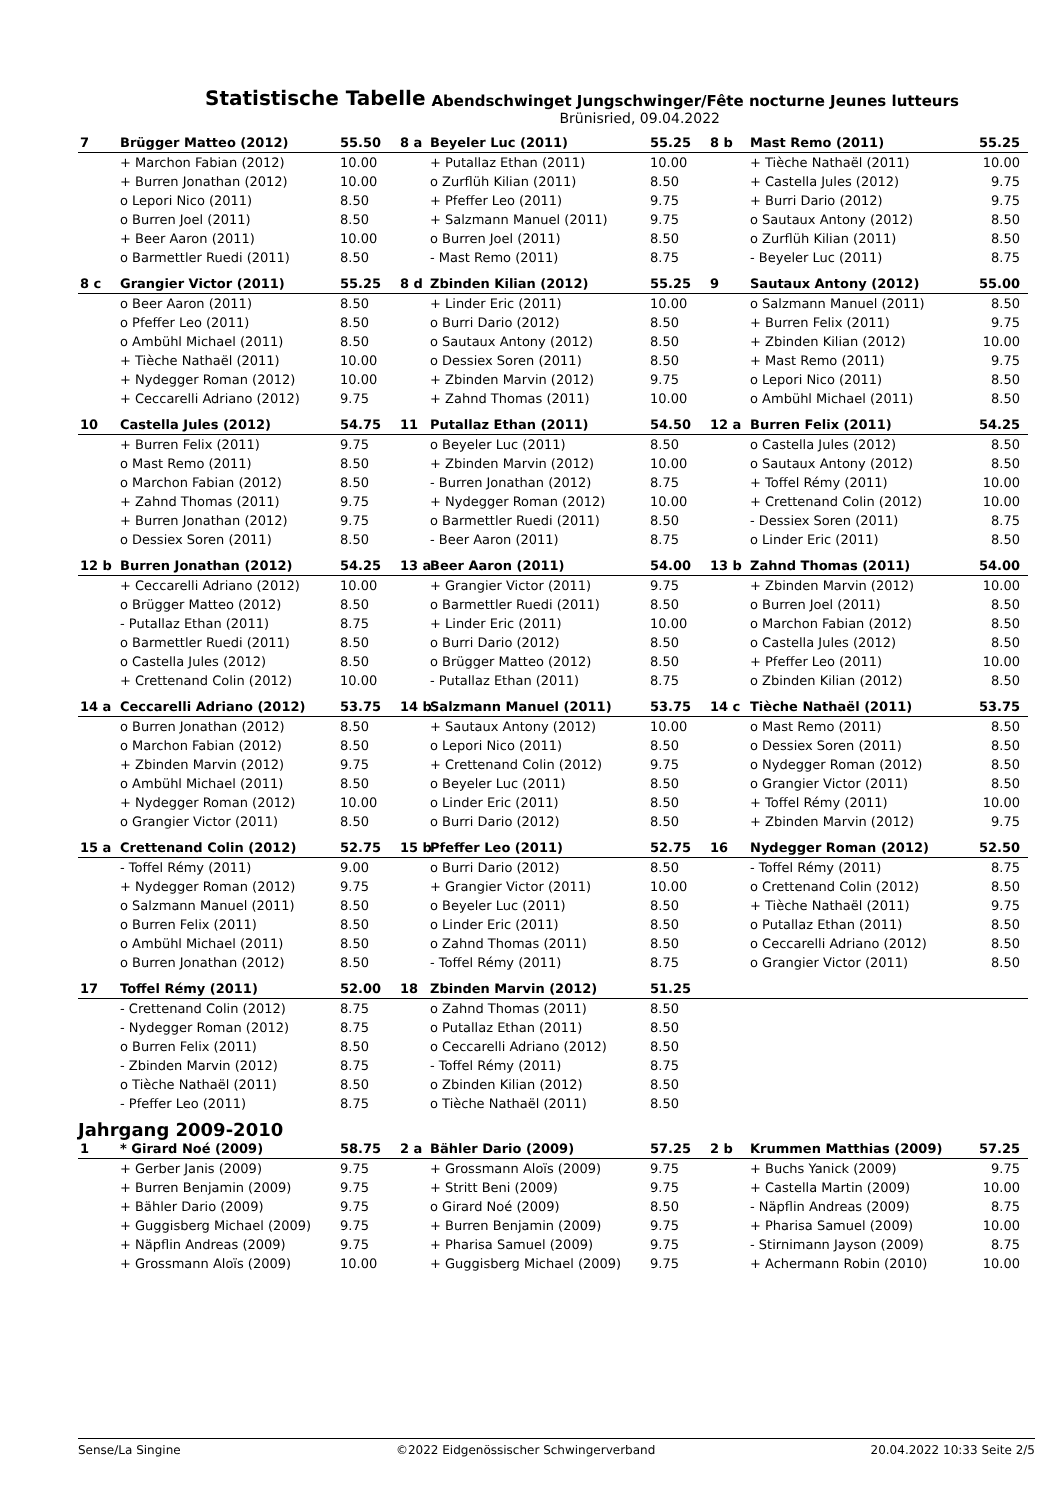Statistische Tabelle Abendschwinget Jungschwinger/Fête nocturne Jeunes lutteurs
Brünisried, 09.04.2022
| 7 | Brügger Matteo (2012) | 55.50 | 8 a | Beyeler Luc (2011) | 55.25 | 8 b | Mast Remo (2011) | 55.25 |
| | + Marchon Fabian (2012) | 10.00 | | + Putallaz Ethan (2011) | 10.00 | | + Tièche Nathaël (2011) | 10.00 |
| | + Burren Jonathan (2012) | 10.00 | | o Zurflüh Kilian (2011) | 8.50 | | + Castella Jules (2012) | 9.75 |
| | o Lepori Nico (2011) | 8.50 | | + Pfeffer Leo (2011) | 9.75 | | + Burri Dario (2012) | 9.75 |
| | o Burren Joel (2011) | 8.50 | | + Salzmann Manuel (2011) | 9.75 | | o Sautaux Antony (2012) | 8.50 |
| | + Beer Aaron (2011) | 10.00 | | o Burren Joel (2011) | 8.50 | | o Zurflüh Kilian (2011) | 8.50 |
| | o Barmettler Ruedi (2011) | 8.50 | | - Mast Remo (2011) | 8.75 | | - Beyeler Luc (2011) | 8.75 |
| 8 c | Grangier Victor (2011) | 55.25 | 8 d | Zbinden Kilian (2012) | 55.25 | 9 | Sautaux Antony (2012) | 55.00 |
| | o Beer Aaron (2011) | 8.50 | | + Linder Eric (2011) | 10.00 | | o Salzmann Manuel (2011) | 8.50 |
| | o Pfeffer Leo (2011) | 8.50 | | o Burri Dario (2012) | 8.50 | | + Burren Felix (2011) | 9.75 |
| | o Ambühl Michael (2011) | 8.50 | | o Sautaux Antony (2012) | 8.50 | | + Zbinden Kilian (2012) | 10.00 |
| | + Tièche Nathaël (2011) | 10.00 | | o Dessiex Soren (2011) | 8.50 | | + Mast Remo (2011) | 9.75 |
| | + Nydegger Roman (2012) | 10.00 | | + Zbinden Marvin (2012) | 9.75 | | o Lepori Nico (2011) | 8.50 |
| | + Ceccarelli Adriano (2012) | 9.75 | | + Zahnd Thomas (2011) | 10.00 | | o Ambühl Michael (2011) | 8.50 |
| 10 | Castella Jules (2012) | 54.75 | 11 | Putallaz Ethan (2011) | 54.50 | 12 a | Burren Felix (2011) | 54.25 |
| | + Burren Felix (2011) | 9.75 | | o Beyeler Luc (2011) | 8.50 | | o Castella Jules (2012) | 8.50 |
| | o Mast Remo (2011) | 8.50 | | + Zbinden Marvin (2012) | 10.00 | | o Sautaux Antony (2012) | 8.50 |
| | o Marchon Fabian (2012) | 8.50 | | - Burren Jonathan (2012) | 8.75 | | + Toffel Rémy (2011) | 10.00 |
| | + Zahnd Thomas (2011) | 9.75 | | + Nydegger Roman (2012) | 10.00 | | + Crettenand Colin (2012) | 10.00 |
| | + Burren Jonathan (2012) | 9.75 | | o Barmettler Ruedi (2011) | 8.50 | | - Dessiex Soren (2011) | 8.75 |
| | o Dessiex Soren (2011) | 8.50 | | - Beer Aaron (2011) | 8.75 | | o Linder Eric (2011) | 8.50 |
| 12 b | Burren Jonathan (2012) | 54.25 | 13 a | Beer Aaron (2011) | 54.00 | 13 b | Zahnd Thomas (2011) | 54.00 |
| | + Ceccarelli Adriano (2012) | 10.00 | | + Grangier Victor (2011) | 9.75 | | + Zbinden Marvin (2012) | 10.00 |
| | o Brügger Matteo (2012) | 8.50 | | o Barmettler Ruedi (2011) | 8.50 | | o Burren Joel (2011) | 8.50 |
| | - Putallaz Ethan (2011) | 8.75 | | + Linder Eric (2011) | 10.00 | | o Marchon Fabian (2012) | 8.50 |
| | o Barmettler Ruedi (2011) | 8.50 | | o Burri Dario (2012) | 8.50 | | o Castella Jules (2012) | 8.50 |
| | o Castella Jules (2012) | 8.50 | | o Brügger Matteo (2012) | 8.50 | | + Pfeffer Leo (2011) | 10.00 |
| | + Crettenand Colin (2012) | 10.00 | | - Putallaz Ethan (2011) | 8.75 | | o Zbinden Kilian (2012) | 8.50 |
| 14 a | Ceccarelli Adriano (2012) | 53.75 | 14 b | Salzmann Manuel (2011) | 53.75 | 14 c | Tièche Nathaël (2011) | 53.75 |
| | o Burren Jonathan (2012) | 8.50 | | + Sautaux Antony (2012) | 10.00 | | o Mast Remo (2011) | 8.50 |
| | o Marchon Fabian (2012) | 8.50 | | o Lepori Nico (2011) | 8.50 | | o Dessiex Soren (2011) | 8.50 |
| | + Zbinden Marvin (2012) | 9.75 | | + Crettenand Colin (2012) | 9.75 | | o Nydegger Roman (2012) | 8.50 |
| | o Ambühl Michael (2011) | 8.50 | | o Beyeler Luc (2011) | 8.50 | | o Grangier Victor (2011) | 8.50 |
| | + Nydegger Roman (2012) | 10.00 | | o Linder Eric (2011) | 8.50 | | + Toffel Rémy (2011) | 10.00 |
| | o Grangier Victor (2011) | 8.50 | | o Burri Dario (2012) | 8.50 | | + Zbinden Marvin (2012) | 9.75 |
| 15 a | Crettenand Colin (2012) | 52.75 | 15 b | Pfeffer Leo (2011) | 52.75 | 16 | Nydegger Roman (2012) | 52.50 |
| | - Toffel Rémy (2011) | 9.00 | | o Burri Dario (2012) | 8.50 | | - Toffel Rémy (2011) | 8.75 |
| | + Nydegger Roman (2012) | 9.75 | | + Grangier Victor (2011) | 10.00 | | o Crettenand Colin (2012) | 8.50 |
| | o Salzmann Manuel (2011) | 8.50 | | o Beyeler Luc (2011) | 8.50 | | + Tièche Nathaël (2011) | 9.75 |
| | o Burren Felix (2011) | 8.50 | | o Linder Eric (2011) | 8.50 | | o Putallaz Ethan (2011) | 8.50 |
| | o Ambühl Michael (2011) | 8.50 | | o Zahnd Thomas (2011) | 8.50 | | o Ceccarelli Adriano (2012) | 8.50 |
| | o Burren Jonathan (2012) | 8.50 | | - Toffel Rémy (2011) | 8.75 | | o Grangier Victor (2011) | 8.50 |
| 17 | Toffel Rémy (2011) | 52.00 | 18 | Zbinden Marvin (2012) | 51.25 | | | |
| | - Crettenand Colin (2012) | 8.75 | | o Zahnd Thomas (2011) | 8.50 | | | |
| | - Nydegger Roman (2012) | 8.75 | | o Putallaz Ethan (2011) | 8.50 | | | |
| | o Burren Felix (2011) | 8.50 | | o Ceccarelli Adriano (2012) | 8.50 | | | |
| | - Zbinden Marvin (2012) | 8.75 | | - Toffel Rémy (2011) | 8.75 | | | |
| | o Tièche Nathaël (2011) | 8.50 | | o Zbinden Kilian (2012) | 8.50 | | | |
| | - Pfeffer Leo (2011) | 8.75 | | o Tièche Nathaël (2011) | 8.50 | | | |
Jahrgang 2009-2010
| 1 | * Girard Noé (2009) | 58.75 | 2 a | Bähler Dario (2009) | 57.25 | 2 b | Krummen Matthias (2009) | 57.25 |
| | + Gerber Janis (2009) | 9.75 | | + Grossmann Aloïs (2009) | 9.75 | | + Buchs Yanick (2009) | 9.75 |
| | + Burren Benjamin (2009) | 9.75 | | + Stritt Beni (2009) | 9.75 | | + Castella Martin (2009) | 10.00 |
| | + Bähler Dario (2009) | 9.75 | | o Girard Noé (2009) | 8.50 | | - Näpflin Andreas (2009) | 8.75 |
| | + Guggisberg Michael (2009) | 9.75 | | + Burren Benjamin (2009) | 9.75 | | + Pharisa Samuel (2009) | 10.00 |
| | + Näpflin Andreas (2009) | 9.75 | | + Pharisa Samuel (2009) | 9.75 | | - Stirnimann Jayson (2009) | 8.75 |
| | + Grossmann Aloïs (2009) | 10.00 | | + Guggisberg Michael (2009) | 9.75 | | + Achermann Robin (2010) | 10.00 |
Sense/La Singine ©2022 Eidgenössischer Schwingerverband 20.04.2022 10:33 Seite 2/5